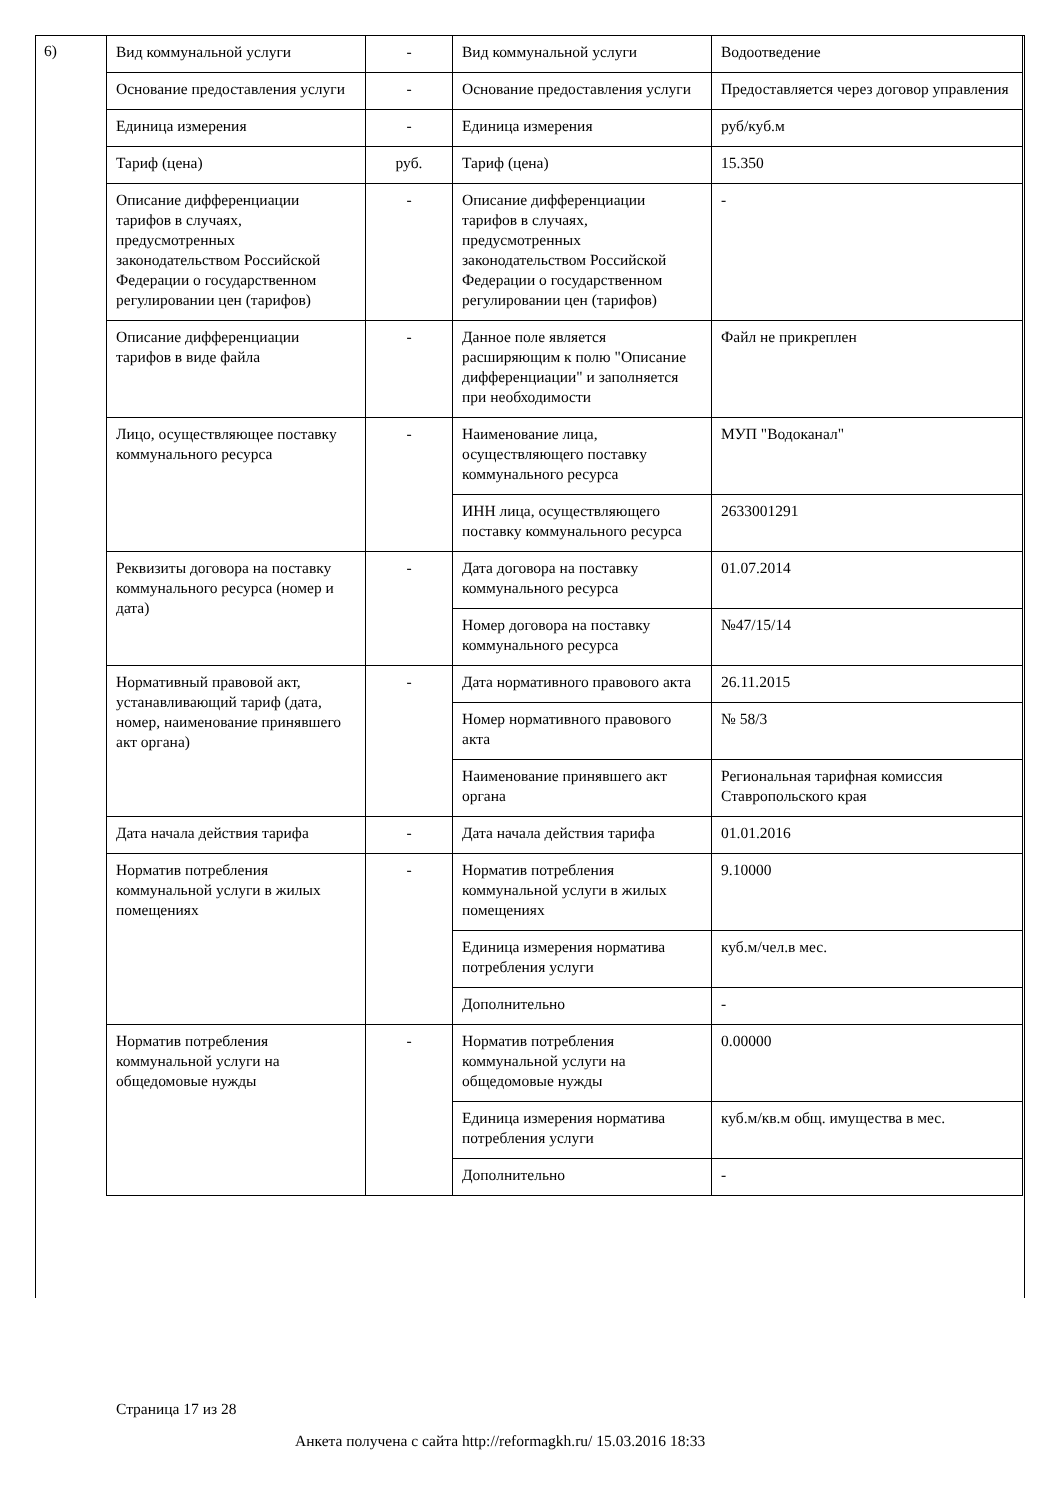6)
| Вид коммунальной услуги | - | Вид коммунальной услуги | Водоотведение |
| Основание предоставления услуги | - | Основание предоставления услуги | Предоставляется через договор управления |
| Единица измерения | - | Единица измерения | руб/куб.м |
| Тариф (цена) | руб. | Тариф (цена) | 15.350 |
| Описание дифференциации тарифов в случаях, предусмотренных законодательством Российской Федерации о государственном регулировании цен (тарифов) | - | Описание дифференциации тарифов в случаях, предусмотренных законодательством Российской Федерации о государственном регулировании цен (тарифов) | - |
| Описание дифференциации тарифов в виде файла | - | Данное поле является расширяющим к полю "Описание дифференциации" и заполняется при необходимости | Файл не прикреплен |
| Лицо, осуществляющее поставку коммунального ресурса | - | Наименование лица, осуществляющего поставку коммунального ресурса | МУП "Водоканал" |
| | | ИНН лица, осуществляющего поставку коммунального ресурса | 2633001291 |
| Реквизиты договора на поставку коммунального ресурса (номер и дата) | - | Дата договора на поставку коммунального ресурса | 01.07.2014 |
| | | Номер договора на поставку коммунального ресурса | №47/15/14 |
| Нормативный правовой акт, устанавливающий тариф (дата, номер, наименование принявшего акт органа) | - | Дата нормативного правового акта | 26.11.2015 |
| | | Номер нормативного правового акта | № 58/3 |
| | | Наименование принявшего акт органа | Региональная тарифная комиссия Ставропольского края |
| Дата начала действия тарифа | - | Дата начала действия тарифа | 01.01.2016 |
| Норматив потребления коммунальной услуги в жилых помещениях | - | Норматив потребления коммунальной услуги в жилых помещениях | 9.10000 |
| | | Единица измерения норматива потребления услуги | куб.м/чел.в мес. |
| | | Дополнительно | - |
| Норматив потребления коммунальной услуги на общедомовые нужды | - | Норматив потребления коммунальной услуги на общедомовые нужды | 0.00000 |
| | | Единица измерения норматива потребления услуги | куб.м/кв.м общ. имущества в мес. |
| | | Дополнительно | - |
Страница 17 из 28
Анкета получена с сайта http://reformagkh.ru/ 15.03.2016 18:33